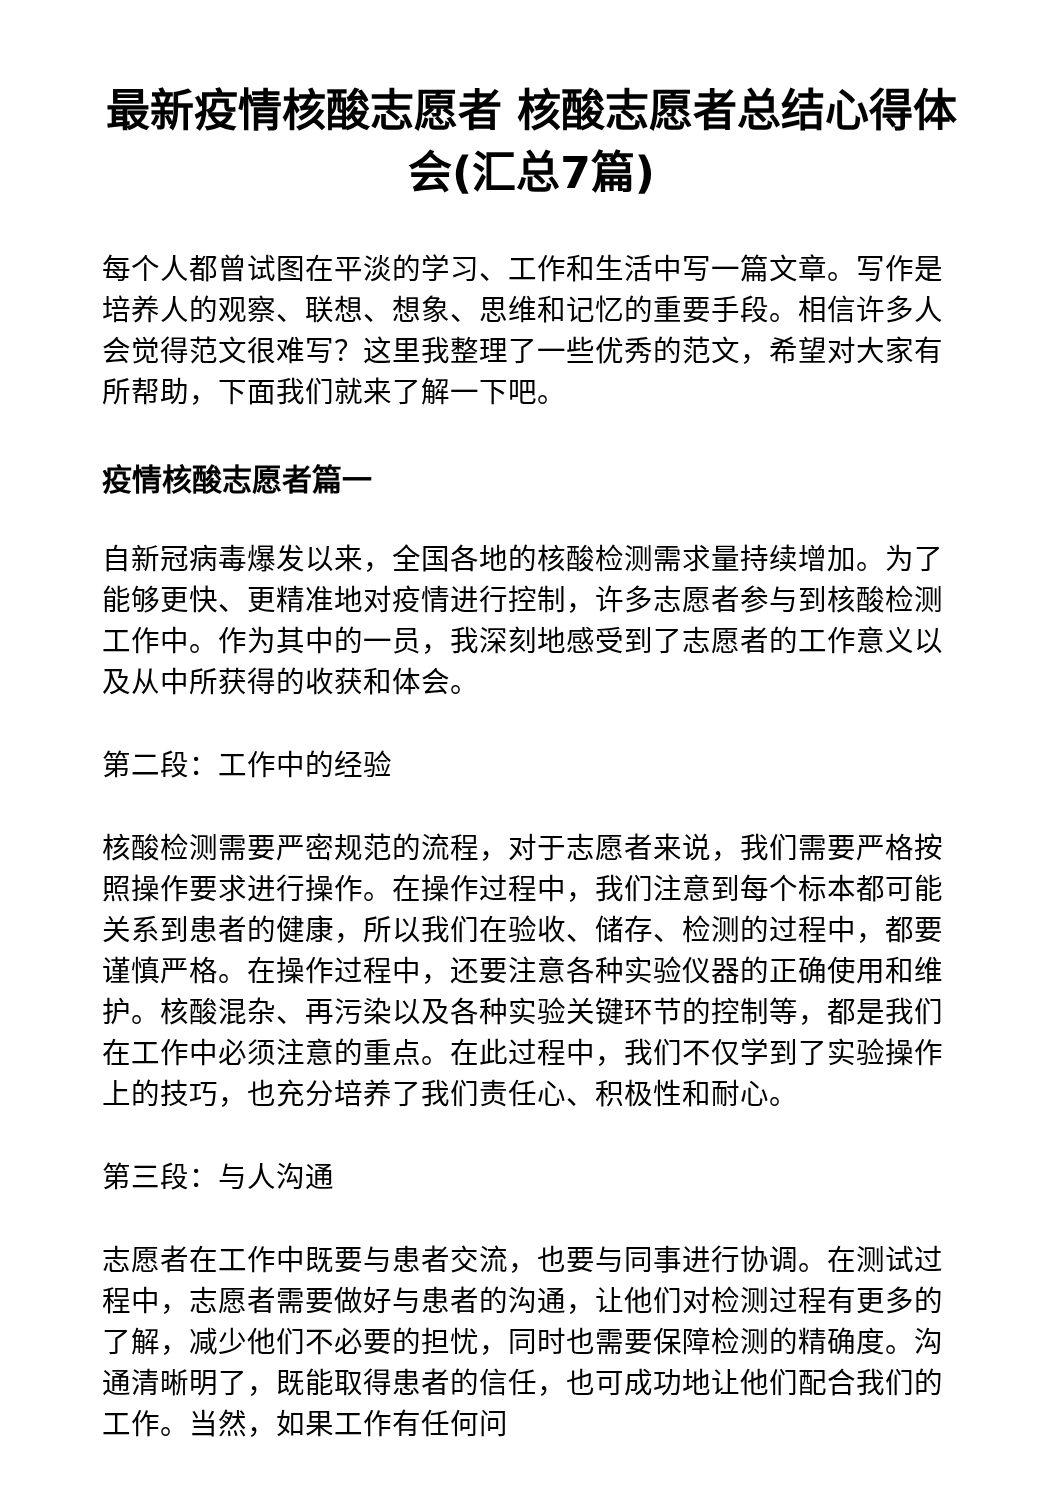最新疫情核酸志愿者 核酸志愿者总结心得体会(汇总7篇)
每个人都曾试图在平淡的学习、工作和生活中写一篇文章。写作是培养人的观察、联想、想象、思维和记忆的重要手段。相信许多人会觉得范文很难写？这里我整理了一些优秀的范文，希望对大家有所帮助，下面我们就来了解一下吧。
疫情核酸志愿者篇一
自新冠病毒爆发以来，全国各地的核酸检测需求量持续增加。为了能够更快、更精准地对疫情进行控制，许多志愿者参与到核酸检测工作中。作为其中的一员，我深刻地感受到了志愿者的工作意义以及从中所获得的收获和体会。
第二段：工作中的经验
核酸检测需要严密规范的流程，对于志愿者来说，我们需要严格按照操作要求进行操作。在操作过程中，我们注意到每个标本都可能关系到患者的健康，所以我们在验收、储存、检测的过程中，都要谨慎严格。在操作过程中，还要注意各种实验仪器的正确使用和维护。核酸混杂、再污染以及各种实验关键环节的控制等，都是我们在工作中必须注意的重点。在此过程中，我们不仅学到了实验操作上的技巧，也充分培养了我们责任心、积极性和耐心。
第三段：与人沟通
志愿者在工作中既要与患者交流，也要与同事进行协调。在测试过程中，志愿者需要做好与患者的沟通，让他们对检测过程有更多的了解，减少他们不必要的担忧，同时也需要保障检测的精确度。沟通清晰明了，既能取得患者的信任，也可成功地让他们配合我们的工作。当然，如果工作有任何问